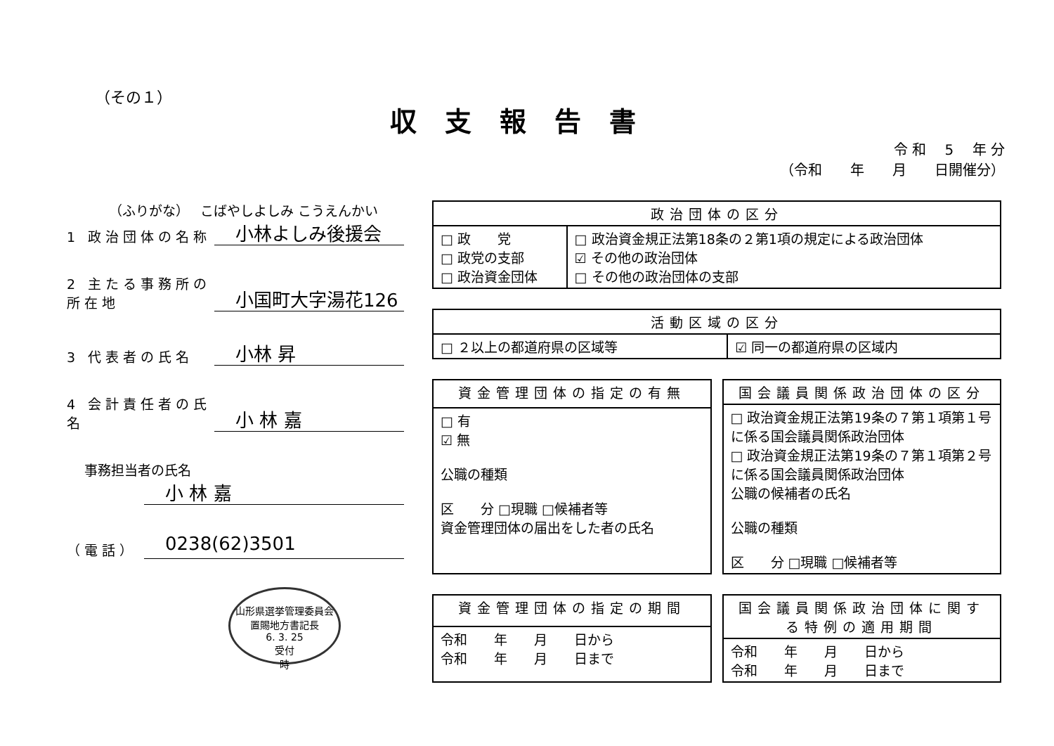（その１）
収支報告書
令 和 　5　 年 分
（令和　　年　　月　　日開催分）
（ふりがな）　 こばやしよしみ こうえんかい
1 政治団体の名称
小林よしみ後援会
2 主たる事務所の所在地
小国町大字湯花126
3 代表者の氏名
小林 昇
4 会計責任者の氏名
小 林 嘉
事務担当者の氏名
小 林 嘉
（電話）
0238(62)3501
山形県選挙管理委員会
置賜地方書記長
6. 3. 25
受付
時
| 政治団体の区分 | |
| --- | --- |
| □ 政 党 □ 政党の支部 □ 政治資金団体 | □ 政治資金規正法第18条の２第1項の規定による政治団体 ☑ その他の政治団体 □ その他の政治団体の支部 |
| 活動区域の区分 | |
| --- | --- |
| □ ２以上の都道府県の区域等 | ☑ 同一の都道府県の区域内 |
| 資金管理団体の指定の有無 |
| --- |
| □ 有 ☑ 無 公職の種類 区 分 □現職 □候補者等 資金管理団体の届出をした者の氏名 |
| 国会議員関係政治団体の区分 |
| --- |
| □ 政治資金規正法第19条の７第１項第１号に係る国会議員関係政治団体 □ 政治資金規正法第19条の７第１項第２号に係る国会議員関係政治団体 公職の候補者の氏名 公職の種類 区 分 □現職 □候補者等 |
| 資金管理団体の指定の期間 |
| --- |
| 令和 年 月 日から 令和 年 月 日まで |
| 国会議員関係政治団体に関する特例の適用期間 |
| --- |
| 令和 年 月 日から 令和 年 月 日まで |